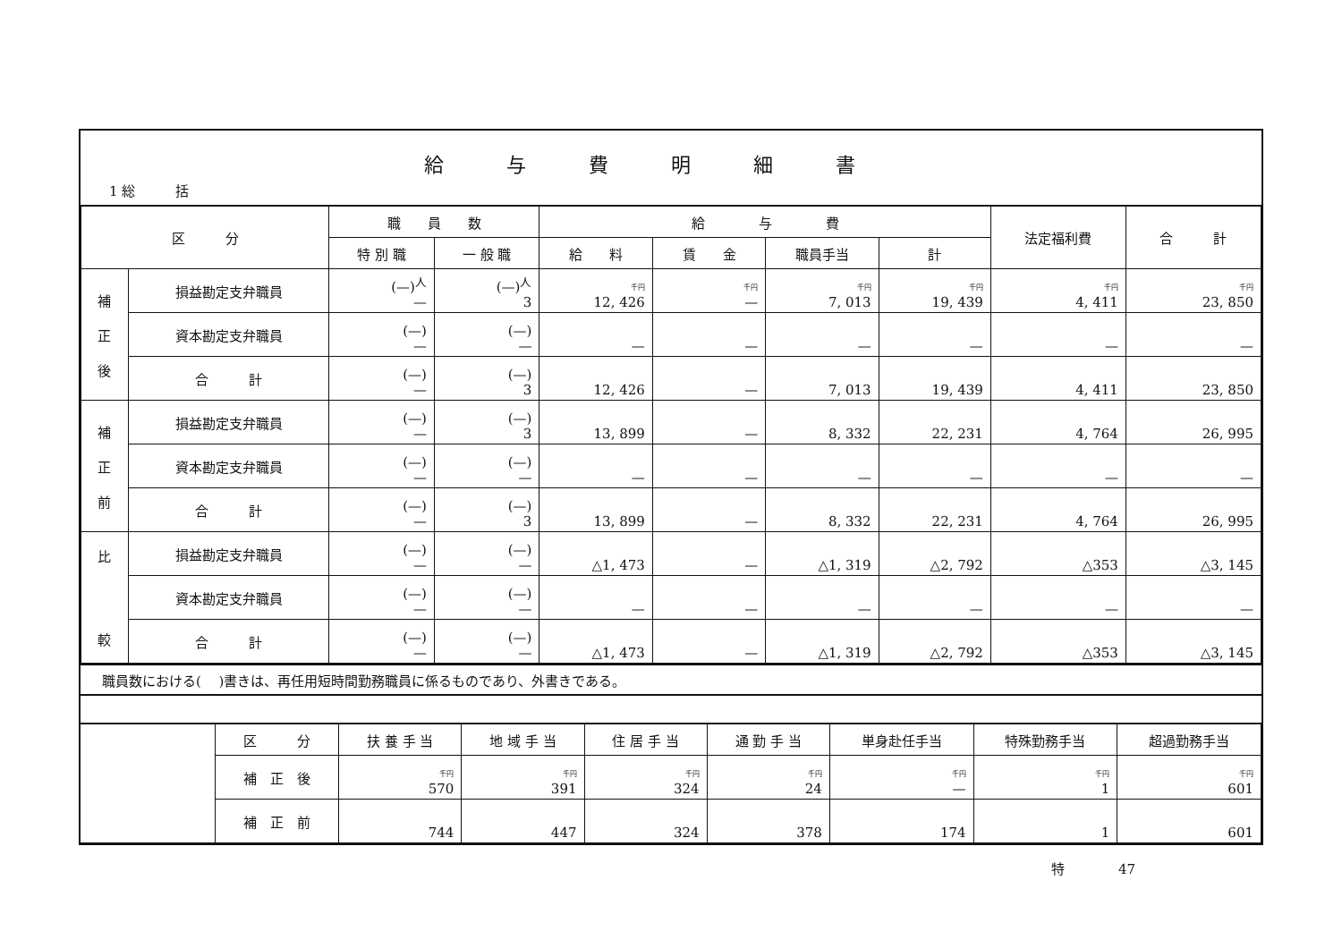給与費明細書
1 総　　　括
| 区 分 | | 職 員 数 | | 給 与 費 | | | | 法定福利費 | 合 計 |
| --- | --- | --- | --- | --- | --- | --- | --- | --- | --- |
| | | 特 別 職 | 一 般 職 | 給 料 | 賃 金 | 職員手当 | 計 | | |
| 補 正 後 | 損益勘定支弁職員 | (—)<sup>人</sup> — | (—)<sup>人</sup> 3 | 千円 12, 426 | 千円 — | 千円 7, 013 | 千円 19, 439 | 千円 4, 411 | 千円 23, 850 |
| | 資本勘定支弁職員 | (—) — | (—) — | — | — | — | — | — | — |
| | 合 計 | (—) — | (—) 3 | 12, 426 | — | 7, 013 | 19, 439 | 4, 411 | 23, 850 |
| 補 正 前 | 損益勘定支弁職員 | (—) — | (—) 3 | 13, 899 | — | 8, 332 | 22, 231 | 4, 764 | 26, 995 |
| | 資本勘定支弁職員 | (—) — | (—) — | — | — | — | — | — | — |
| | 合 計 | (—) — | (—) 3 | 13, 899 | — | 8, 332 | 22, 231 | 4, 764 | 26, 995 |
| 比 較 | 損益勘定支弁職員 | (—) — | (—) — | △1, 473 | — | △1, 319 | △2, 792 | △353 | △3, 145 |
| | 資本勘定支弁職員 | (—) — | (—) — | — | — | — | — | — | — |
| | 合 計 | (—) — | (—) — | △1, 473 | — | △1, 319 | △2, 792 | △353 | △3, 145 |
職員数における(　 )書きは、再任用短時間勤務職員に係るものであり、外書きである。
| | 区 分 | 扶 養 手 当 | 地 域 手 当 | 住 居 手 当 | 通 勤 手 当 | 単身赴任手当 | 特殊勤務手当 | 超過勤務手当 |
| | 補 正 後 | 千円 570 | 千円 391 | 千円 324 | 千円 24 | 千円 — | 千円 1 | 千円 601 |
| | 補 正 前 | 744 | 447 | 324 | 378 | 174 | 1 | 601 |
特　　　　47